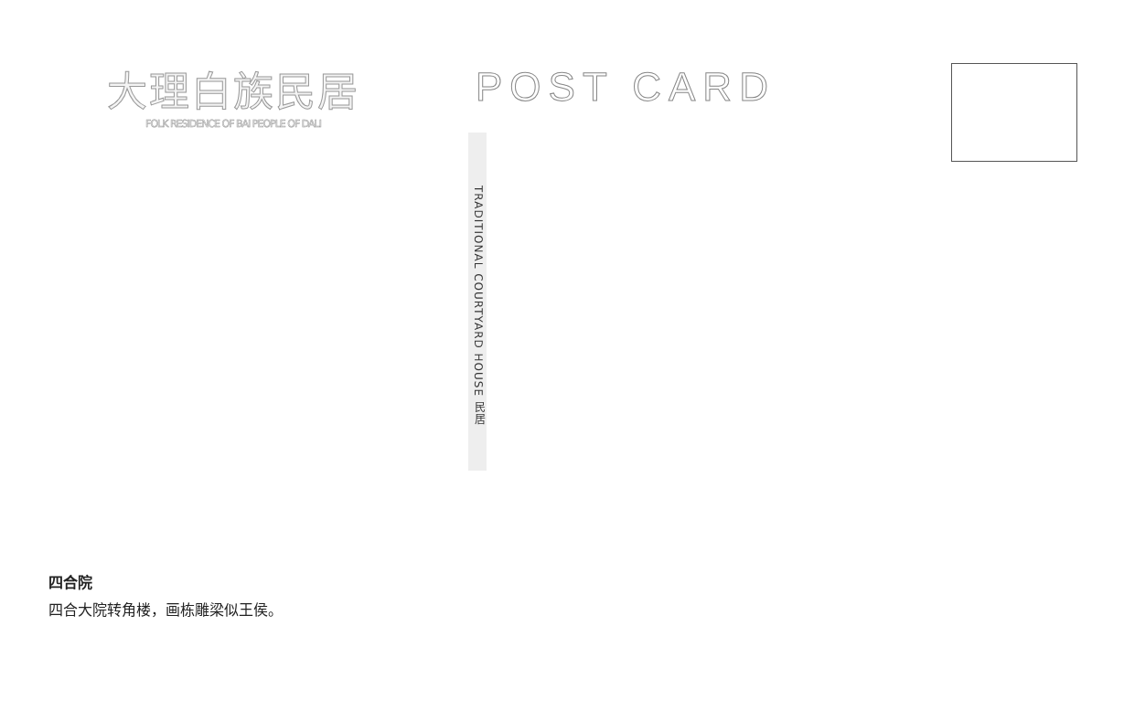大理白族民居
FOLK RESIDENCE OF BAI PEOPLE OF DALI
POST CARD
TRADITIONAL COURTYARD HOUSE 民居
四合院
四合大院转角楼，画栋雕梁似王侯。